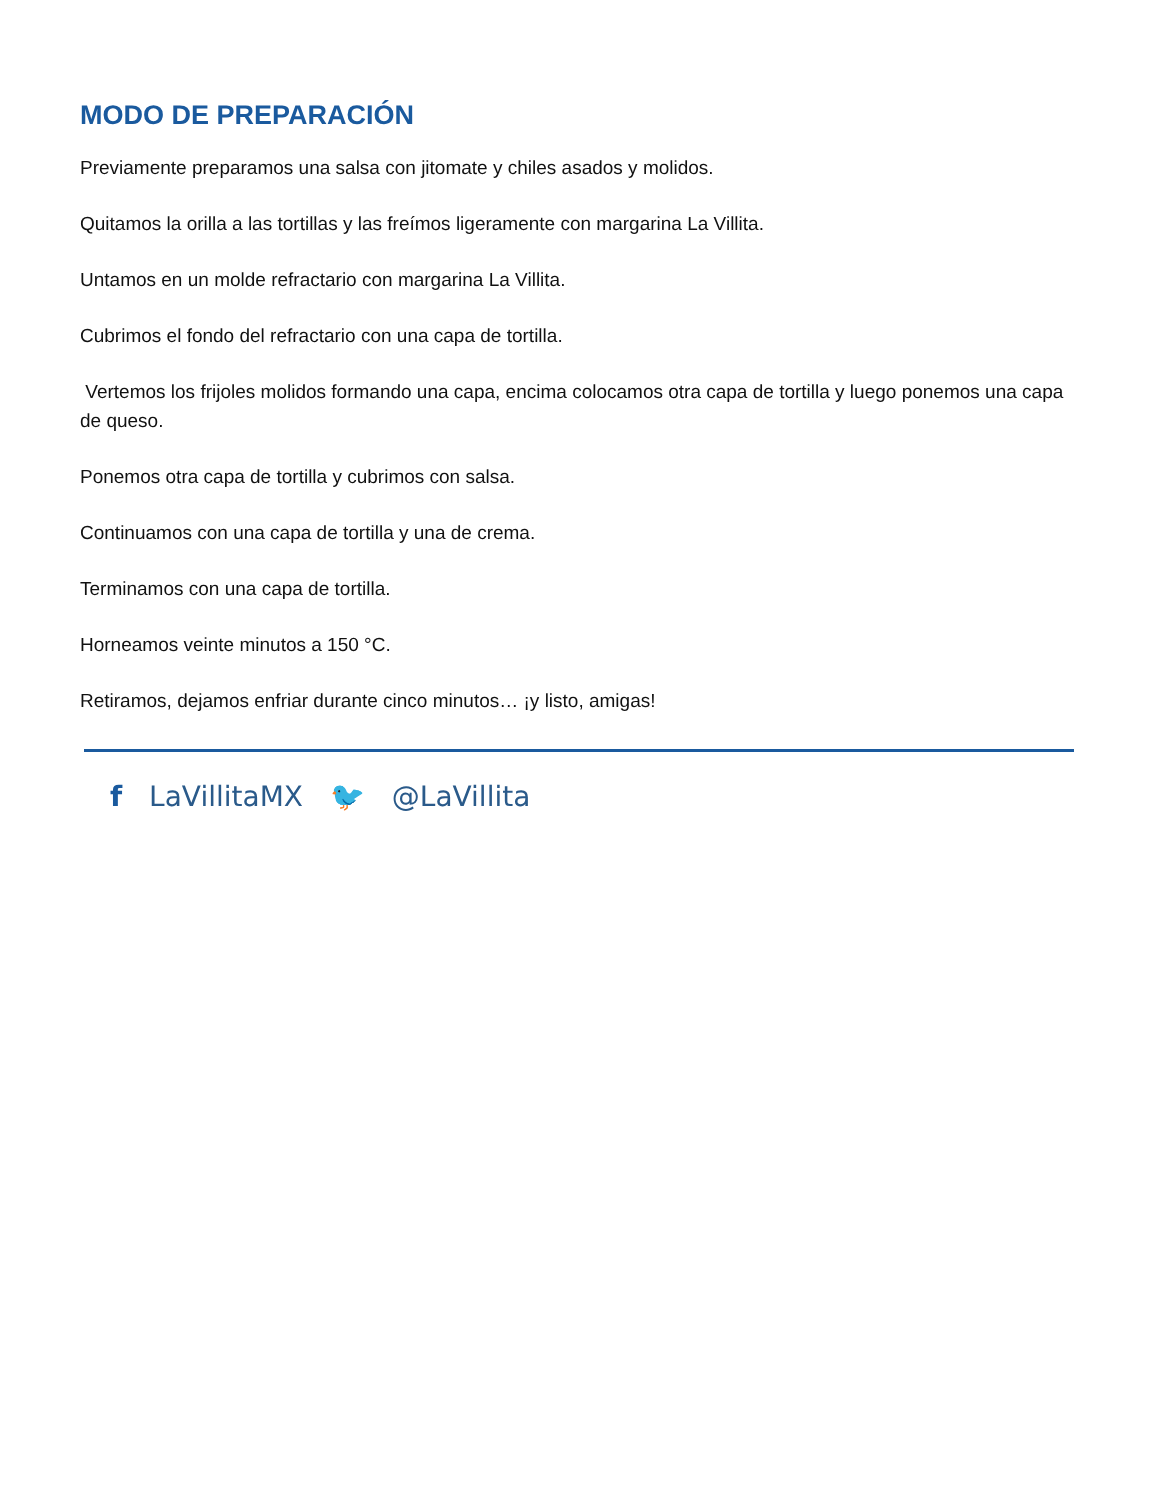MODO DE PREPARACIÓN
Previamente preparamos una salsa con jitomate y chiles asados y molidos.
Quitamos la orilla a las tortillas y las freímos ligeramente con margarina La Villita.
Untamos en un molde refractario con margarina La Villita.
Cubrimos el fondo del refractario con una capa de tortilla.
Vertemos los frijoles molidos formando una capa, encima colocamos otra capa de tortilla y luego ponemos una capa de queso.
Ponemos otra capa de tortilla y cubrimos con salsa.
Continuamos con una capa de tortilla y una de crema.
Terminamos con una capa de tortilla.
Horneamos veinte minutos a 150 °C.
Retiramos, dejamos enfriar durante cinco minutos… ¡y listo, amigas!
f LaVillitaMX 🐦 @LaVillita